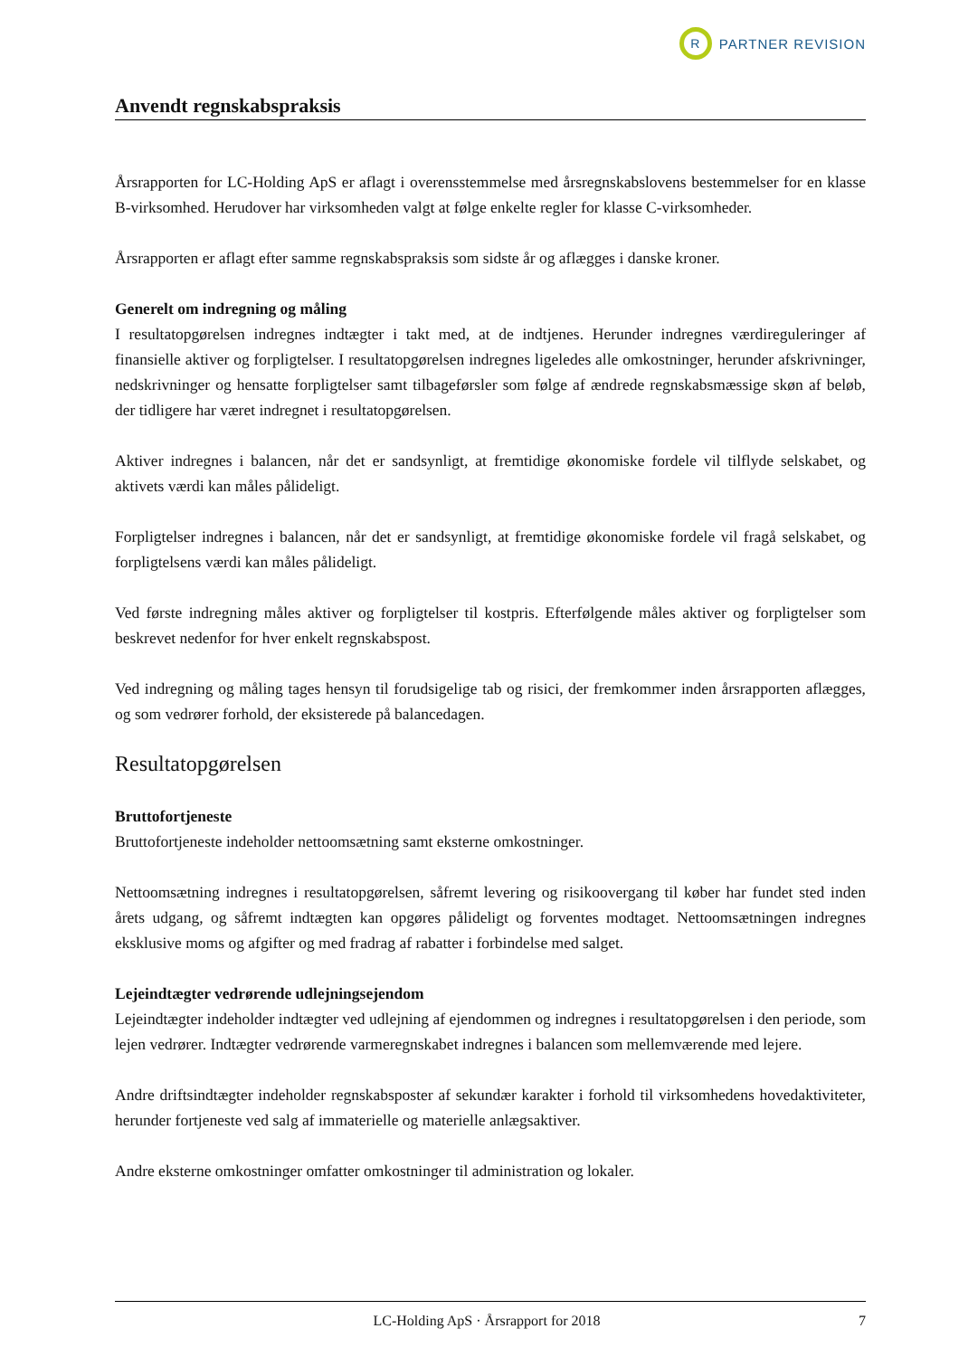R PARTNER REVISION
Anvendt regnskabspraksis
Årsrapporten for LC-Holding ApS er aflagt i overensstemmelse med årsregnskabslovens bestemmelser for en klasse B-virksomhed. Herudover har virksomheden valgt at følge enkelte regler for klasse C-virksomheder.
Årsrapporten er aflagt efter samme regnskabspraksis som sidste år og aflægges i danske kroner.
Generelt om indregning og måling
I resultatopgørelsen indregnes indtægter i takt med, at de indtjenes. Herunder indregnes værdireguleringer af finansielle aktiver og forpligtelser. I resultatopgørelsen indregnes ligeledes alle omkostninger, herunder afskrivninger, nedskrivninger og hensatte forpligtelser samt tilbageførsler som følge af ændrede regnskabsmæssige skøn af beløb, der tidligere har været indregnet i resultatopgørelsen.
Aktiver indregnes i balancen, når det er sandsynligt, at fremtidige økonomiske fordele vil tilflyde selskabet, og aktivets værdi kan måles pålideligt.
Forpligtelser indregnes i balancen, når det er sandsynligt, at fremtidige økonomiske fordele vil fragå selskabet, og forpligtelsens værdi kan måles pålideligt.
Ved første indregning måles aktiver og forpligtelser til kostpris. Efterfølgende måles aktiver og forpligtelser som beskrevet nedenfor for hver enkelt regnskabspost.
Ved indregning og måling tages hensyn til forudsigelige tab og risici, der fremkommer inden årsrapporten aflægges, og som vedrører forhold, der eksisterede på balancedagen.
Resultatopgørelsen
Bruttofortjeneste
Bruttofortjeneste indeholder nettoomsætning samt eksterne omkostninger.
Nettoomsætning indregnes i resultatopgørelsen, såfremt levering og risikoovergang til køber har fundet sted inden årets udgang, og såfremt indtægten kan opgøres pålideligt og forventes modtaget. Nettoomsætningen indregnes eksklusive moms og afgifter og med fradrag af rabatter i forbindelse med salget.
Lejeindtægter vedrørende udlejningsejendom
Lejeindtægter indeholder indtægter ved udlejning af ejendommen og indregnes i resultatopgørelsen i den periode, som lejen vedrører. Indtægter vedrørende varmeregnskabet indregnes i balancen som mellemværende med lejere.
Andre driftsindtægter indeholder regnskabsposter af sekundær karakter i forhold til virksomhedens hovedaktiviteter, herunder fortjeneste ved salg af immaterielle og materielle anlægsaktiver.
Andre eksterne omkostninger omfatter omkostninger til administration og lokaler.
LC-Holding ApS · Årsrapport for 2018 7